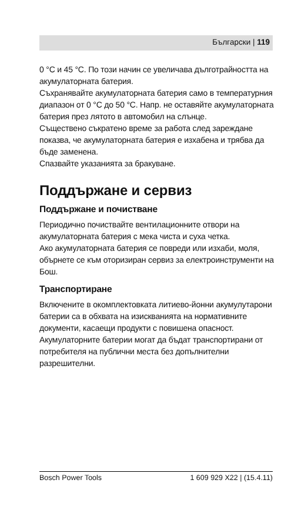Български | 119
0 °C и 45 °C. По този начин се увеличава дълготрайността на акумулаторната батерия.
Съхранявайте акумулаторната батерия само в температурния диапазон от 0 °C до 50 °C. Напр. не оставяйте акумулаторната батерия през лятото в автомобил на слънце.
Съществено съкратено време за работа след зареждане показва, че акумулаторната батерия е изхабена и трябва да бъде заменена.
Спазвайте указанията за бракуване.
Поддържане и сервиз
Поддържане и почистване
Периодично почиствайте вентилационните отвори на акумулаторната батерия с мека чиста и суха четка.
Ако акумулаторната батерия се повреди или изхаби, моля, обърнете се към оторизиран сервиз за електроинструменти на Бош.
Транспортиране
Включените в окомплектовката литиево-йонни акумулутарони батерии са в обхвата на изискванията на нормативните документи, касаещи продукти с повишена опасност. Акумулаторните батерии могат да бъдат транспортирани от потребителя на публични места без допълнителни разрешителни.
Bosch Power Tools 1 609 929 X22 | (15.4.11)